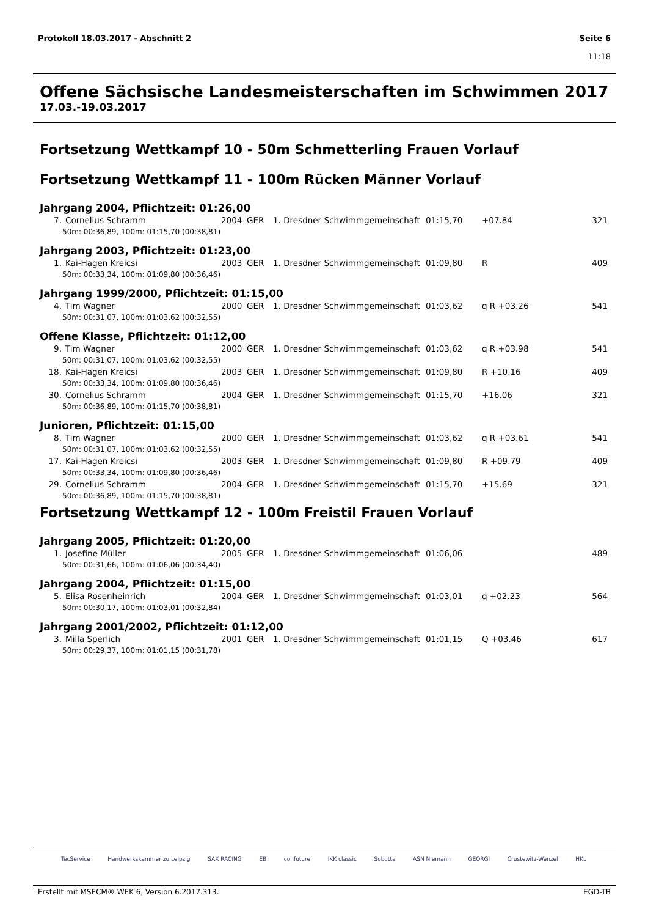Protokoll 18.03.2017 - Abschnitt 2
Seite 6
11:18
Offene Sächsische Landesmeisterschaften im Schwimmen 2017
17.03.-19.03.2017
Fortsetzung Wettkampf 10 - 50m Schmetterling Frauen Vorlauf
Fortsetzung Wettkampf 11 - 100m Rücken Männer Vorlauf
Jahrgang 2004, Pflichtzeit: 01:26,00
| 7. | Cornelius Schramm | 2004 | GER | 1. Dresdner Schwimmgemeinschaft | 01:15,70 | +07.84 | 321 |
| 50m: 00:36,89, 100m: 01:15,70 (00:38,81) | | | | | | | |
Jahrgang 2003, Pflichtzeit: 01:23,00
| 1. | Kai-Hagen Kreicsi | 2003 | GER | 1. Dresdner Schwimmgemeinschaft | 01:09,80 | R | 409 |
| 50m: 00:33,34, 100m: 01:09,80 (00:36,46) | | | | | | | |
Jahrgang 1999/2000, Pflichtzeit: 01:15,00
| 4. | Tim Wagner | 2000 | GER | 1. Dresdner Schwimmgemeinschaft | 01:03,62 | q R +03.26 | 541 |
| 50m: 00:31,07, 100m: 01:03,62 (00:32,55) | | | | | | | |
Offene Klasse, Pflichtzeit: 01:12,00
| 9. | Tim Wagner | 2000 | GER | 1. Dresdner Schwimmgemeinschaft | 01:03,62 | q R +03.98 | 541 |
| 50m: 00:31,07, 100m: 01:03,62 (00:32,55) | | | | | | | |
| 18. | Kai-Hagen Kreicsi | 2003 | GER | 1. Dresdner Schwimmgemeinschaft | 01:09,80 | R +10.16 | 409 |
| 50m: 00:33,34, 100m: 01:09,80 (00:36,46) | | | | | | | |
| 30. | Cornelius Schramm | 2004 | GER | 1. Dresdner Schwimmgemeinschaft | 01:15,70 | +16.06 | 321 |
| 50m: 00:36,89, 100m: 01:15,70 (00:38,81) | | | | | | | |
Junioren, Pflichtzeit: 01:15,00
| 8. | Tim Wagner | 2000 | GER | 1. Dresdner Schwimmgemeinschaft | 01:03,62 | q R +03.61 | 541 |
| 50m: 00:31,07, 100m: 01:03,62 (00:32,55) | | | | | | | |
| 17. | Kai-Hagen Kreicsi | 2003 | GER | 1. Dresdner Schwimmgemeinschaft | 01:09,80 | R +09.79 | 409 |
| 50m: 00:33,34, 100m: 01:09,80 (00:36,46) | | | | | | | |
| 29. | Cornelius Schramm | 2004 | GER | 1. Dresdner Schwimmgemeinschaft | 01:15,70 | +15.69 | 321 |
| 50m: 00:36,89, 100m: 01:15,70 (00:38,81) | | | | | | | |
Fortsetzung Wettkampf 12 - 100m Freistil Frauen Vorlauf
Jahrgang 2005, Pflichtzeit: 01:20,00
| 1. | Josefine Müller | 2005 | GER | 1. Dresdner Schwimmgemeinschaft | 01:06,06 | | 489 |
| 50m: 00:31,66, 100m: 01:06,06 (00:34,40) | | | | | | | |
Jahrgang 2004, Pflichtzeit: 01:15,00
| 5. | Elisa Rosenheinrich | 2004 | GER | 1. Dresdner Schwimmgemeinschaft | 01:03,01 | q +02.23 | 564 |
| 50m: 00:30,17, 100m: 01:03,01 (00:32,84) | | | | | | | |
Jahrgang 2001/2002, Pflichtzeit: 01:12,00
| 3. | Milla Sperlich | 2001 | GER | 1. Dresdner Schwimmgemeinschaft | 01:01,15 | Q +03.46 | 617 |
| 50m: 00:29,37, 100m: 01:01,15 (00:31,78) | | | | | | | |
TecService Handwerkskammer zu Leipzig SAX RACING EB confuture IKK classic Sobotta ASN Niemann GEORGI Crustewitz-Wenzel HKL
Erstellt mit MSECM® WEK 6, Version 6.2017.313. EGD-TB